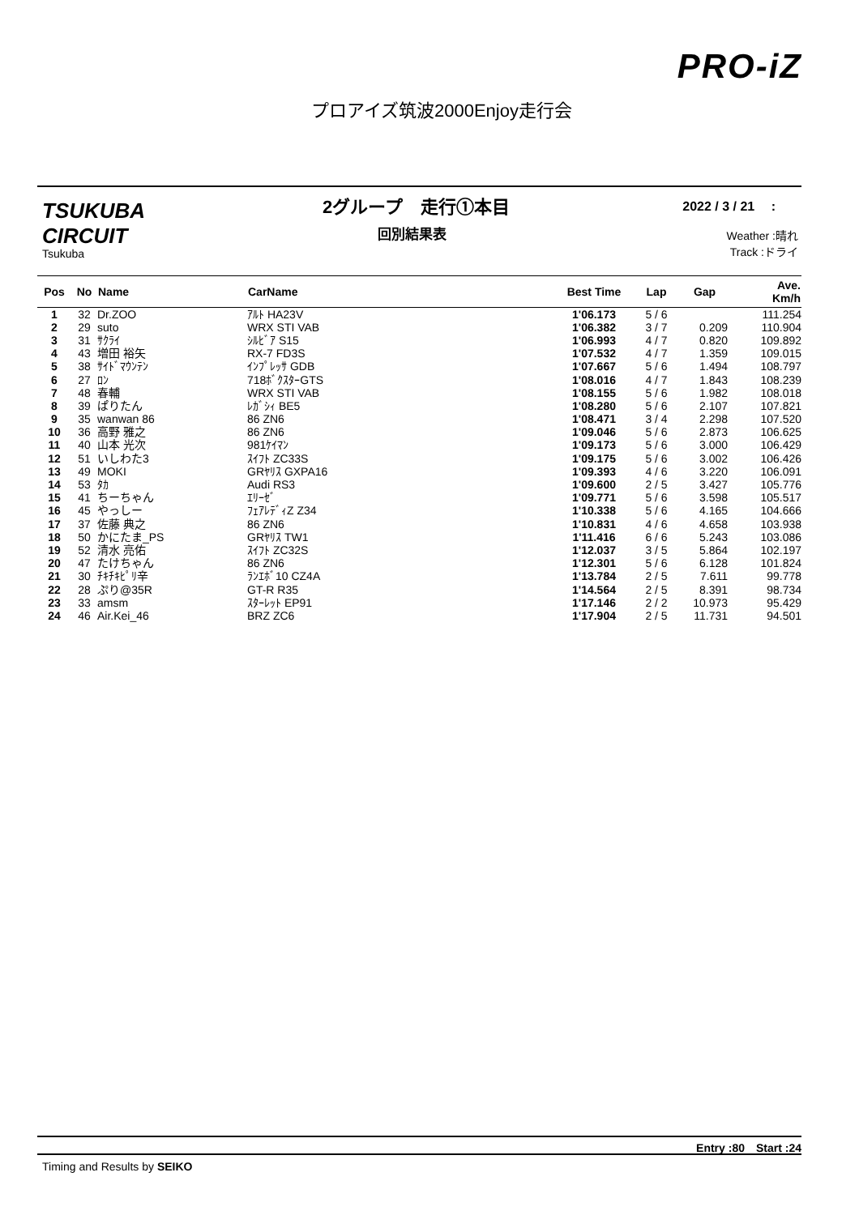PRO-iZ
プロアイズ筑波2000Enjoy走行会
TSUKUBA
CIRCUIT
Tsukuba
2グループ　走行①本目
回別結果表
2022 / 3 / 21　 :
Weather :晴れ
Track :ドライ
| Pos | No | Name | CarName | Best Time | Lap | Gap | Ave. Km/h |
| --- | --- | --- | --- | --- | --- | --- | --- |
| 1 | 32 | Dr.ZOO | ｱﾙﾄ HA23V | 1'06.173 | 5 / 6 | | 111.254 |
| 2 | 29 | suto | WRX STI VAB | 1'06.382 | 3 / 7 | 0.209 | 110.904 |
| 3 | 31 | ｻｸﾗｲ | ｼﾙﾋﾞｱ S15 | 1'06.993 | 4 / 7 | 0.820 | 109.892 |
| 4 | 43 | 増田 裕矢 | RX-7 FD3S | 1'07.532 | 4 / 7 | 1.359 | 109.015 |
| 5 | 38 | ｻｲﾄﾞﾏｳﾝﾃﾝ | ｲﾝﾌﾟﾚｯｻ GDB | 1'07.667 | 5 / 6 | 1.494 | 108.797 |
| 6 | 27 | ﾛﾝ | 718ﾎﾞｸｽﾀｰGTS | 1'08.016 | 4 / 7 | 1.843 | 108.239 |
| 7 | 48 | 春輔 | WRX STI VAB | 1'08.155 | 5 / 6 | 1.982 | 108.018 |
| 8 | 39 | ぱりたん | ﾚｶﾞｼｨ BE5 | 1'08.280 | 5 / 6 | 2.107 | 107.821 |
| 9 | 35 | wanwan 86 | 86 ZN6 | 1'08.471 | 3 / 4 | 2.298 | 107.520 |
| 10 | 36 | 高野 雅之 | 86 ZN6 | 1'09.046 | 5 / 6 | 2.873 | 106.625 |
| 11 | 40 | 山本 光次 | 981ｹｲﾏﾝ | 1'09.173 | 5 / 6 | 3.000 | 106.429 |
| 12 | 51 | いしわた3 | ｽｲﾌﾄ ZC33S | 1'09.175 | 5 / 6 | 3.002 | 106.426 |
| 13 | 49 | MOKI | GRﾔﾘｽ GXPA16 | 1'09.393 | 4 / 6 | 3.220 | 106.091 |
| 14 | 53 | ﾀｶ | Audi RS3 | 1'09.600 | 2 / 5 | 3.427 | 105.776 |
| 15 | 41 | ちーちゃん | ｴﾘｰｾﾞ | 1'09.771 | 5 / 6 | 3.598 | 105.517 |
| 16 | 45 | やっしー | ﾌｪｱﾚﾃﾞｨZ Z34 | 1'10.338 | 5 / 6 | 4.165 | 104.666 |
| 17 | 37 | 佐藤 典之 | 86 ZN6 | 1'10.831 | 4 / 6 | 4.658 | 103.938 |
| 18 | 50 | かにたま_PS | GRﾔﾘｽ TW1 | 1'11.416 | 6 / 6 | 5.243 | 103.086 |
| 19 | 52 | 清水 亮佑 | ｽｲﾌﾄ ZC32S | 1'12.037 | 3 / 5 | 5.864 | 102.197 |
| 20 | 47 | たけちゃん | 86 ZN6 | 1'12.301 | 5 / 6 | 6.128 | 101.824 |
| 21 | 30 | ﾁｷﾁｷﾋﾟﾘ辛 | ﾗﾝｴﾎﾞ10 CZ4A | 1'13.784 | 2 / 5 | 7.611 | 99.778 |
| 22 | 28 | ぷり@35R | GT-R R35 | 1'14.564 | 2 / 5 | 8.391 | 98.734 |
| 23 | 33 | amsm | ｽﾀｰﾚｯﾄ EP91 | 1'17.146 | 2 / 2 | 10.973 | 95.429 |
| 24 | 46 | Air.Kei_46 | BRZ ZC6 | 1'17.904 | 2 / 5 | 11.731 | 94.501 |
Entry :80　Start :24
Timing and Results by SEIKO